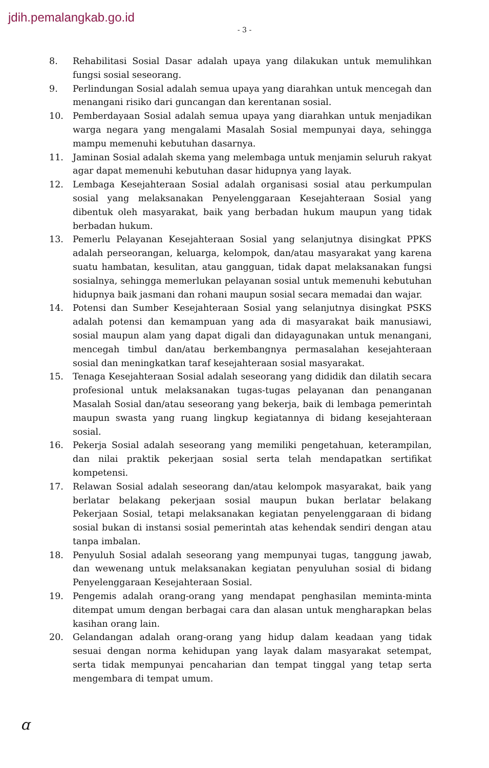jdih.pemalangkab.go.id
- 3 -
8. Rehabilitasi Sosial Dasar adalah upaya yang dilakukan untuk memulihkan fungsi sosial seseorang.
9. Perlindungan Sosial adalah semua upaya yang diarahkan untuk mencegah dan menangani risiko dari guncangan dan kerentanan sosial.
10. Pemberdayaan Sosial adalah semua upaya yang diarahkan untuk menjadikan warga negara yang mengalami Masalah Sosial mempunyai daya, sehingga mampu memenuhi kebutuhan dasarnya.
11. Jaminan Sosial adalah skema yang melembaga untuk menjamin seluruh rakyat agar dapat memenuhi kebutuhan dasar hidupnya yang layak.
12. Lembaga Kesejahteraan Sosial adalah organisasi sosial atau perkumpulan sosial yang melaksanakan Penyelenggaraan Kesejahteraan Sosial yang dibentuk oleh masyarakat, baik yang berbadan hukum maupun yang tidak berbadan hukum.
13. Pemerlu Pelayanan Kesejahteraan Sosial yang selanjutnya disingkat PPKS adalah perseorangan, keluarga, kelompok, dan/atau masyarakat yang karena suatu hambatan, kesulitan, atau gangguan, tidak dapat melaksanakan fungsi sosialnya, sehingga memerlukan pelayanan sosial untuk memenuhi kebutuhan hidupnya baik jasmani dan rohani maupun sosial secara memadai dan wajar.
14. Potensi dan Sumber Kesejahteraan Sosial yang selanjutnya disingkat PSKS adalah potensi dan kemampuan yang ada di masyarakat baik manusiawi, sosial maupun alam yang dapat digali dan didayagunakan untuk menangani, mencegah timbul dan/atau berkembangnya permasalahan kesejahteraan sosial dan meningkatkan taraf kesejahteraan sosial masyarakat.
15. Tenaga Kesejahteraan Sosial adalah seseorang yang dididik dan dilatih secara profesional untuk melaksanakan tugas-tugas pelayanan dan penanganan Masalah Sosial dan/atau seseorang yang bekerja, baik di lembaga pemerintah maupun swasta yang ruang lingkup kegiatannya di bidang kesejahteraan sosial.
16. Pekerja Sosial adalah seseorang yang memiliki pengetahuan, keterampilan, dan nilai praktik pekerjaan sosial serta telah mendapatkan sertifikat kompetensi.
17. Relawan Sosial adalah seseorang dan/atau kelompok masyarakat, baik yang berlatar belakang pekerjaan sosial maupun bukan berlatar belakang Pekerjaan Sosial, tetapi melaksanakan kegiatan penyelenggaraan di bidang sosial bukan di instansi sosial pemerintah atas kehendak sendiri dengan atau tanpa imbalan.
18. Penyuluh Sosial adalah seseorang yang mempunyai tugas, tanggung jawab, dan wewenang untuk melaksanakan kegiatan penyuluhan sosial di bidang Penyelenggaraan Kesejahteraan Sosial.
19. Pengemis adalah orang-orang yang mendapat penghasilan meminta-minta ditempat umum dengan berbagai cara dan alasan untuk mengharapkan belas kasihan orang lain.
20. Gelandangan adalah orang-orang yang hidup dalam keadaan yang tidak sesuai dengan norma kehidupan yang layak dalam masyarakat setempat, serta tidak mempunyai pencaharian dan tempat tinggal yang tetap serta mengembara di tempat umum.
ɑ